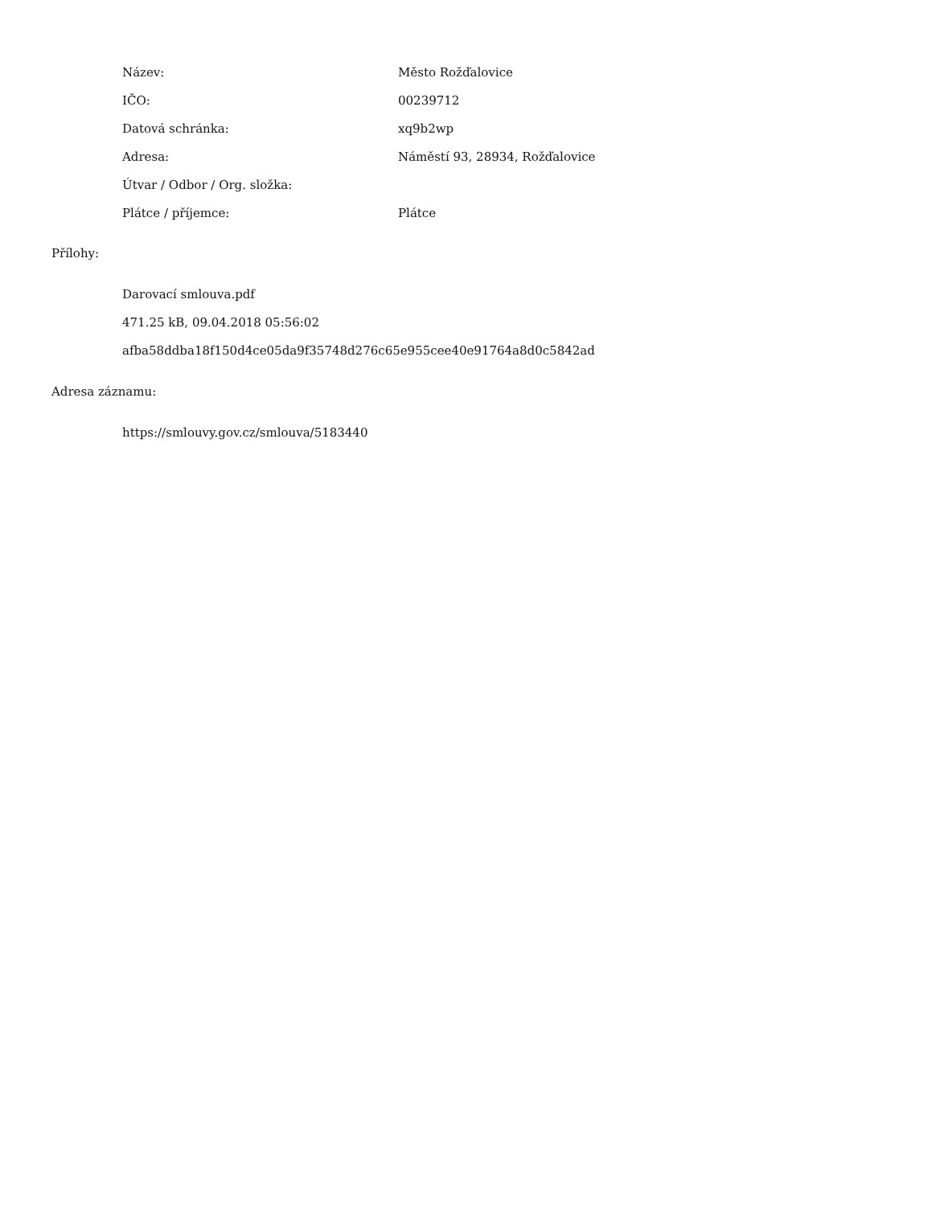| Název: | Město Rožďalovice |
| IČO: | 00239712 |
| Datová schránka: | xq9b2wp |
| Adresa: | Náměstí 93, 28934, Rožďalovice |
| Útvar / Odbor / Org. složka: | |
| Plátce / příjemce: | Plátce |
Přílohy:
Darovací smlouva.pdf
471.25 kB, 09.04.2018 05:56:02
afba58ddba18f150d4ce05da9f35748d276c65e955cee40e91764a8d0c5842ad
Adresa záznamu:
https://smlouvy.gov.cz/smlouva/5183440